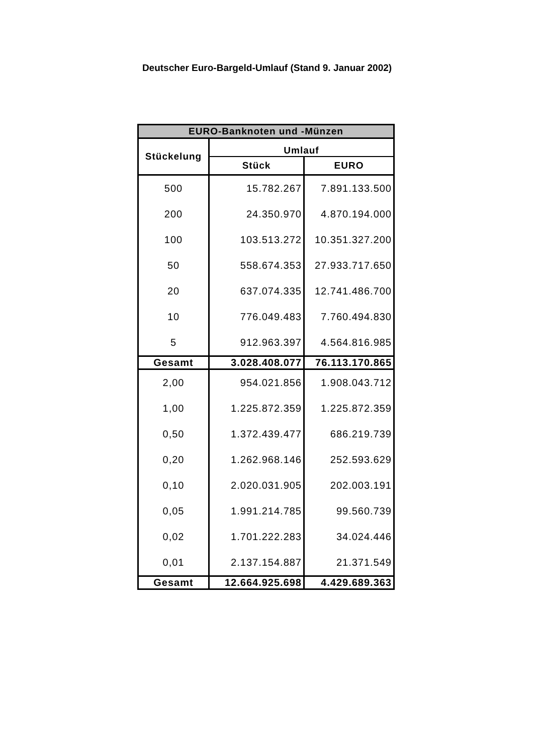Deutscher Euro-Bargeld-Umlauf (Stand 9. Januar 2002)
| EURO-Banknoten und -Münzen | | |
| --- | --- | --- |
| Stückelung | Umlauf | |
| | Stück | EURO |
| 500 | 15.782.267 | 7.891.133.500 |
| 200 | 24.350.970 | 4.870.194.000 |
| 100 | 103.513.272 | 10.351.327.200 |
| 50 | 558.674.353 | 27.933.717.650 |
| 20 | 637.074.335 | 12.741.486.700 |
| 10 | 776.049.483 | 7.760.494.830 |
| 5 | 912.963.397 | 4.564.816.985 |
| Gesamt | 3.028.408.077 | 76.113.170.865 |
| 2,00 | 954.021.856 | 1.908.043.712 |
| 1,00 | 1.225.872.359 | 1.225.872.359 |
| 0,50 | 1.372.439.477 | 686.219.739 |
| 0,20 | 1.262.968.146 | 252.593.629 |
| 0,10 | 2.020.031.905 | 202.003.191 |
| 0,05 | 1.991.214.785 | 99.560.739 |
| 0,02 | 1.701.222.283 | 34.024.446 |
| 0,01 | 2.137.154.887 | 21.371.549 |
| Gesamt | 12.664.925.698 | 4.429.689.363 |